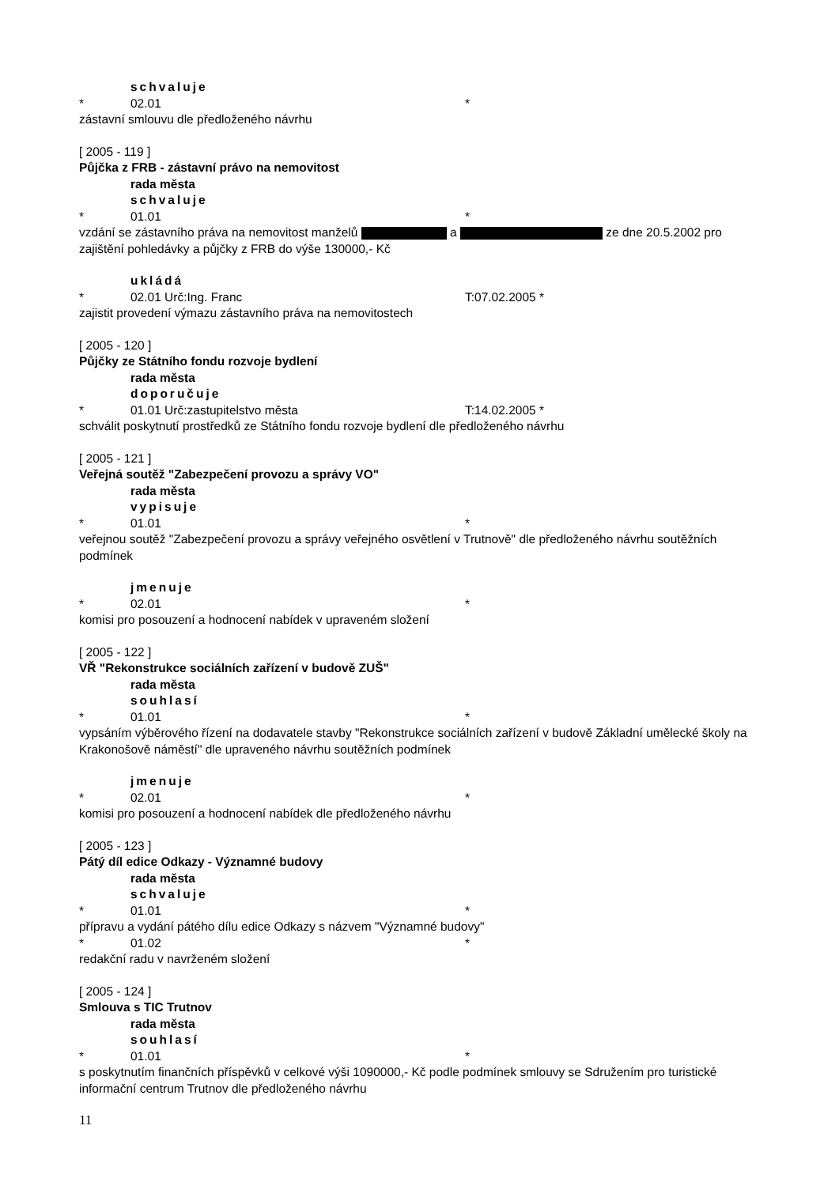schvaluje
* 02.01 *
zástavní smlouvu dle předloženého návrhu
[ 2005 - 119 ]
Půjčka z FRB - zástavní právo na nemovitost
rada města
schvaluje
* 01.01 *
vzdání se zástavního práva na nemovitost manželů a ze dne 20.5.2002 pro zajištění pohledávky a půjčky z FRB do výše 130000,- Kč
ukládá
* 02.01 Urč:Ing. Franc T:07.02.2005 *
zajistit provedení výmazu zástavního práva na nemovitostech
[ 2005 - 120 ]
Půjčky ze Státního fondu rozvoje bydlení
rada města
doporučuje
* 01.01 Urč:zastupitelstvo města T:14.02.2005 *
schválit poskytnutí prostředků ze Státního fondu rozvoje bydlení dle předloženého návrhu
[ 2005 - 121 ]
Veřejná soutěž "Zabezpečení provozu a správy VO"
rada města
vypisuje
* 01.01 *
veřejnou soutěž "Zabezpečení provozu a správy veřejného osvětlení v Trutnově" dle předloženého návrhu soutěžních podmínek
jmenuje
* 02.01 *
komisi pro posouzení a hodnocení nabídek v upraveném složení
[ 2005 - 122 ]
VŘ "Rekonstrukce sociálních zařízení v budově ZUŠ"
rada města
souhlasí
* 01.01 *
vypsáním výběrového řízení na dodavatele stavby "Rekonstrukce sociálních zařízení v budově Základní umělecké školy na Krakonošově náměstí" dle upraveného návrhu soutěžních podmínek
jmenuje
* 02.01 *
komisi pro posouzení a hodnocení nabídek dle předloženého návrhu
[ 2005 - 123 ]
Pátý díl edice Odkazy - Významné budovy
rada města
schvaluje
* 01.01 *
přípravu a vydání pátého dílu edice Odkazy s názvem "Významné budovy"
* 01.02 *
redakční radu v navrženém složení
[ 2005 - 124 ]
Smlouva s TIC Trutnov
rada města
souhlasí
* 01.01 *
s poskytnutím finančních příspěvků v celkové výši 1090000,- Kč podle podmínek smlouvy se Sdružením pro turistické informační centrum Trutnov dle předloženého návrhu
11